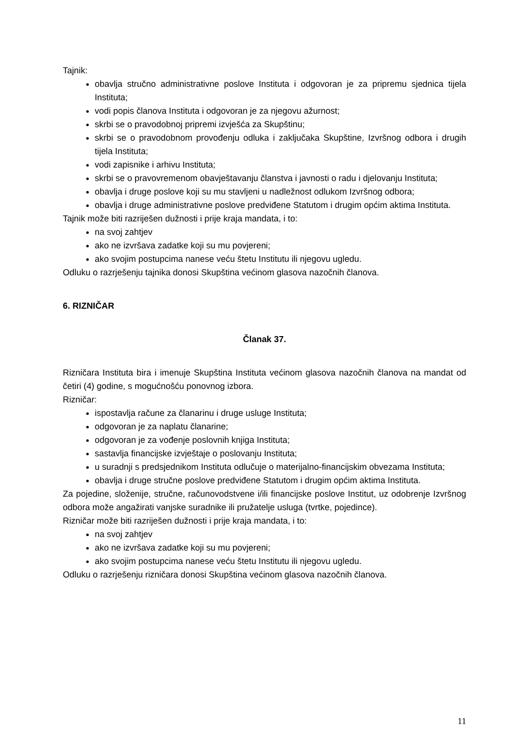Tajnik:
obavlja stručno administrativne poslove Instituta i odgovoran je za pripremu sjednica tijela Instituta;
vodi popis članova Instituta i odgovoran je za njegovu ažurnost;
skrbi se o pravodobnoj pripremi izvješća za Skupštinu;
skrbi se o pravodobnom provođenju odluka i zaključaka Skupštine, Izvršnog odbora i drugih tijela Instituta;
vodi zapisnike i arhivu Instituta;
skrbi se o pravovremenom obavještavanju članstva i javnosti o radu i djelovanju Instituta;
obavlja i druge poslove koji su mu stavljeni u nadležnost odlukom Izvršnog odbora;
obavlja i druge administrativne poslove predviđene Statutom i drugim općim aktima Instituta.
Tajnik može biti razriješen dužnosti i prije kraja mandata, i to:
na svoj zahtjev
ako ne izvršava zadatke koji su mu povjereni;
ako svojim postupcima nanese veću štetu Institutu ili njegovu ugledu.
Odluku o razrješenju tajnika donosi Skupština većinom glasova nazočnih članova.
6. RIZNIČAR
Članak 37.
Rizničara Instituta bira i imenuje Skupština Instituta većinom glasova nazočnih članova na mandat od četiri (4) godine, s mogućnošću ponovnog izbora.
Rizničar:
ispostavlja račune za članarinu i druge usluge Instituta;
odgovoran je za naplatu članarine;
odgovoran je za vođenje poslovnih knjiga Instituta;
sastavlja financijske izvještaje o poslovanju Instituta;
u suradnji s predsjednikom Instituta odlučuje o materijalno-financijskim obvezama Instituta;
obavlja i druge stručne poslove predviđene Statutom i drugim općim aktima Instituta.
Za pojedine, složenije, stručne, računovodstvene i/ili financijske poslove Institut, uz odobrenje Izvršnog odbora može angažirati vanjske suradnike ili pružatelje usluga (tvrtke, pojedince).
Rizničar može biti razriješen dužnosti i prije kraja mandata, i to:
na svoj zahtjev
ako ne izvršava zadatke koji su mu povjereni;
ako svojim postupcima nanese veću štetu Institutu ili njegovu ugledu.
Odluku o razrješenju rizničara donosi Skupština većinom glasova nazočnih članova.
11